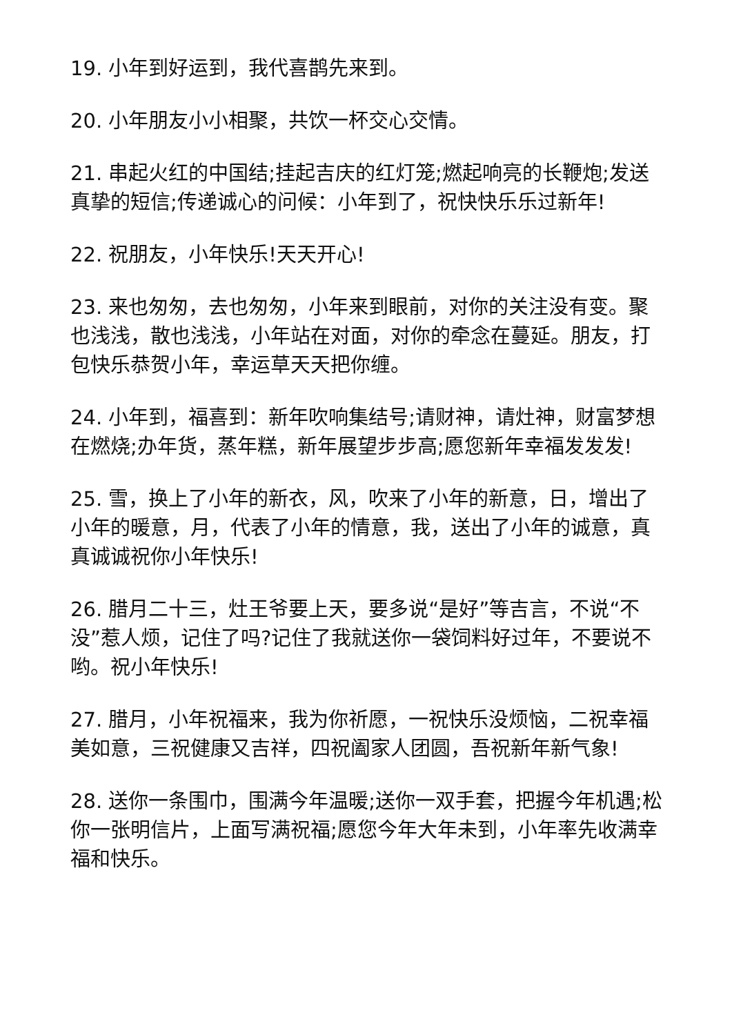19. 小年到好运到，我代喜鹊先来到。
20. 小年朋友小小相聚，共饮一杯交心交情。
21. 串起火红的中国结;挂起吉庆的红灯笼;燃起响亮的长鞭炮;发送真挚的短信;传递诚心的问候：小年到了，祝快快乐乐过新年!
22. 祝朋友，小年快乐!天天开心!
23. 来也匆匆，去也匆匆，小年来到眼前，对你的关注没有变。聚也浅浅，散也浅浅，小年站在对面，对你的牵念在蔓延。朋友，打包快乐恭贺小年，幸运草天天把你缠。
24. 小年到，福喜到：新年吹响集结号;请财神，请灶神，财富梦想在燃烧;办年货，蒸年糕，新年展望步步高;愿您新年幸福发发发!
25. 雪，换上了小年的新衣，风，吹来了小年的新意，日，增出了小年的暖意，月，代表了小年的情意，我，送出了小年的诚意，真真诚诚祝你小年快乐!
26. 腊月二十三，灶王爷要上天，要多说“是好”等吉言，不说“不没”惹人烦，记住了吗?记住了我就送你一袋饲料好过年，不要说不哟。祝小年快乐!
27. 腊月，小年祝福来，我为你祈愿，一祝快乐没烦恼，二祝幸福美如意，三祝健康又吉祥，四祝阖家人团圆，吾祝新年新气象!
28. 送你一条围巾，围满今年温暖;送你一双手套，把握今年机遇;松你一张明信片，上面写满祝福;愿您今年大年未到，小年率先收满幸福和快乐。